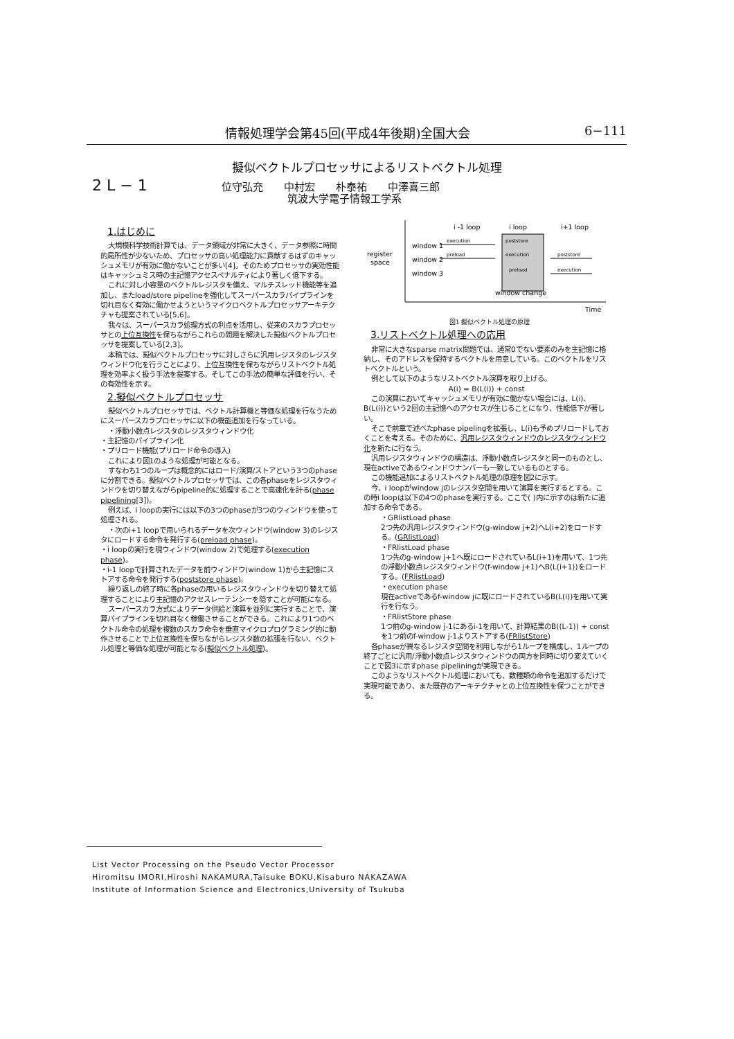情報処理学会第45回(平成4年後期)全国大会 6−111
擬似ベクトルプロセッサによるリストベクトル処理
2 L − 1
位守弘充　　中村宏　　朴泰祐　　中澤喜三郎
筑波大学電子情報工学系
1.はじめに
大規模科学技術計算では、データ領域が非常に大きく、データ参照に時間的局所性が少ないため、プロセッサの高い処理能力に貢献するはずのキャッシュメモリが有効に働かないことが多い[4]。そのためプロセッサの実効性能はキャッシュミス時の主記憶アクセスペナルティにより著しく低下する。
これに対し小容量のベクトルレジスタを備え、マルチスレッド機能等を追加し、またload/store pipelineを強化してスーパースカラパイプラインを切れ目なく有効に働かせようというマイクロベクトルプロセッサアーキテクチャも提案されている[5,6]。
我々は、スーパースカラ処理方式の利点を活用し、従来のスカラプロセッサとの上位互換性を保ちながらこれらの問題を解決した擬似ベクトルプロセッサを提案している[2,3]。
本稿では、擬似ベクトルプロセッサに対しさらに汎用レジスタのレジスタウィンドウ化を行うことにより、上位互換性を保ちながらリストベクトル処理を効率よく扱う手法を提案する。そしてこの手法の簡単な評価を行い、その有効性を示す。
2.擬似ベクトルプロセッサ
擬似ベクトルプロセッサでは、ベクトル計算機と等価な処理を行なうためにスーパースカラプロセッサに以下の機能追加を行なっている。
・浮動小数点レジスタのレジスタウィンドウ化
・主記憶のパイプライン化
・プリロード機能(プリロード命令の導入)
これにより図1のような処理が可能となる。
すなわち1つのループは概念的にはロード/演算/ストアという3つのphaseに分割できる。擬似ベクトルプロセッサでは、この各phaseをレジスタウィンドウを切り替えながらpipeline的に処理することで高速化を計る(phase pipelining[3])。
例えば、i loopの実行には以下の3つのphaseが3つのウィンドウを使って処理される。
・次のi+1 loopで用いられるデータを次ウィンドウ(window 3)のレジスタにロードする命令を発行する(preload phase)。
・i loopの実行を現ウィンドウ(window 2)で処理する(execution phase)。
・i-1 loopで計算されたデータを前ウィンドウ(window 1)から主記憶にストアする命令を発行する(poststore phase)。
繰り返しの終了時に各phaseの用いるレジスタウィンドウを切り替えて処理することにより主記憶のアクセスレーテンシーを隠すことが可能になる。
スーパースカラ方式によりデータ供給と演算を並列に実行することで、演算パイプラインを切れ目なく稼働させることができる。これにより1つのベクトル命令の処理を複数のスカラ命令を垂直マイクロプログラミング的に動作させることで上位互換性を保ちながらレジスタ数の拡張を行ない、ベクトル処理と等価な処理が可能となる(擬似ベクトル処理)。
i -1 loop
i loop
i+1 loop
window 1
window 2
window 3
register
space
execution
poststore
preload
execution
poststore
preload
execution
window change
Time
図1 擬似ベクトル処理の原理
3.リストベクトル処理への応用
非常に大きなsparse matrix問題では、通常0でない要素のみを主記憶に格納し、そのアドレスを保持するベクトルを用意している。このベクトルをリストベクトルという。
例として以下のようなリストベクトル演算を取り上げる。
A(i) = B(L(i)) + const
この演算においてキャッシュメモリが有効に働かない場合には、L(i)、B(L(i))という2回の主記憶へのアクセスが生じることになり、性能低下が著しい。
そこで前章で述べたphase pipelingを拡張し、L(i)も予めプリロードしておくことを考える。そのために、汎用レジスタウィンドウのレジスタウィンドウ化を新たに行なう。
汎用レジスタウィンドウの構造は、浮動小数点レジスタと同一のものとし、現在activeであるウィンドウナンバーも一致しているものとする。
この機能追加によるリストベクトル処理の原理を図2に示す。
今、i loopがwindow jのレジスタ空間を用いて演算を実行するとする。この時i loopは以下の4つのphaseを実行する。ここで( )内に示すのは新たに追加する命令である。
・GRlistLoad phase
2つ先の汎用レジスタウィンドウ(g-window j+2)へL(i+2)をロードする。(GRlistLoad)
・FRlistLoad phase
1つ先のg-window j+1へ既にロードされているL(i+1)を用いて、1つ先の浮動小数点レジスタウィンドウ(f-window j+1)へB(L(i+1))をロードする。(FRlistLoad)
・execution phase
現在activeであるf-window jに既にロードされているB(L(i))を用いて実行を行なう。
・FRlistStore phase
1つ前のg-window j-1にあるi-1を用いて、計算結果のB((L-1)) + constを1つ前のf-window j-1よりストアする(FRlistStore)
各phaseが異なるレジスタ空間を利用しながら1ループを構成し、1ループの終了ごとに汎用/浮動小数点レジスタウィンドウの両方を同時に切り変えていくことで図3に示すphase pipeliningが実現できる。
このようなリストベクトル処理においても、数種類の命令を追加するだけで実現可能であり、また既存のアーキテクチャとの上位互換性を保つことができる。
List Vector Processing on the Pseudo Vector Processor
Hiromitsu IMORI,Hiroshi NAKAMURA,Taisuke BOKU,Kisaburo NAKAZAWA
Institute of Information Science and Electronics,University of Tsukuba